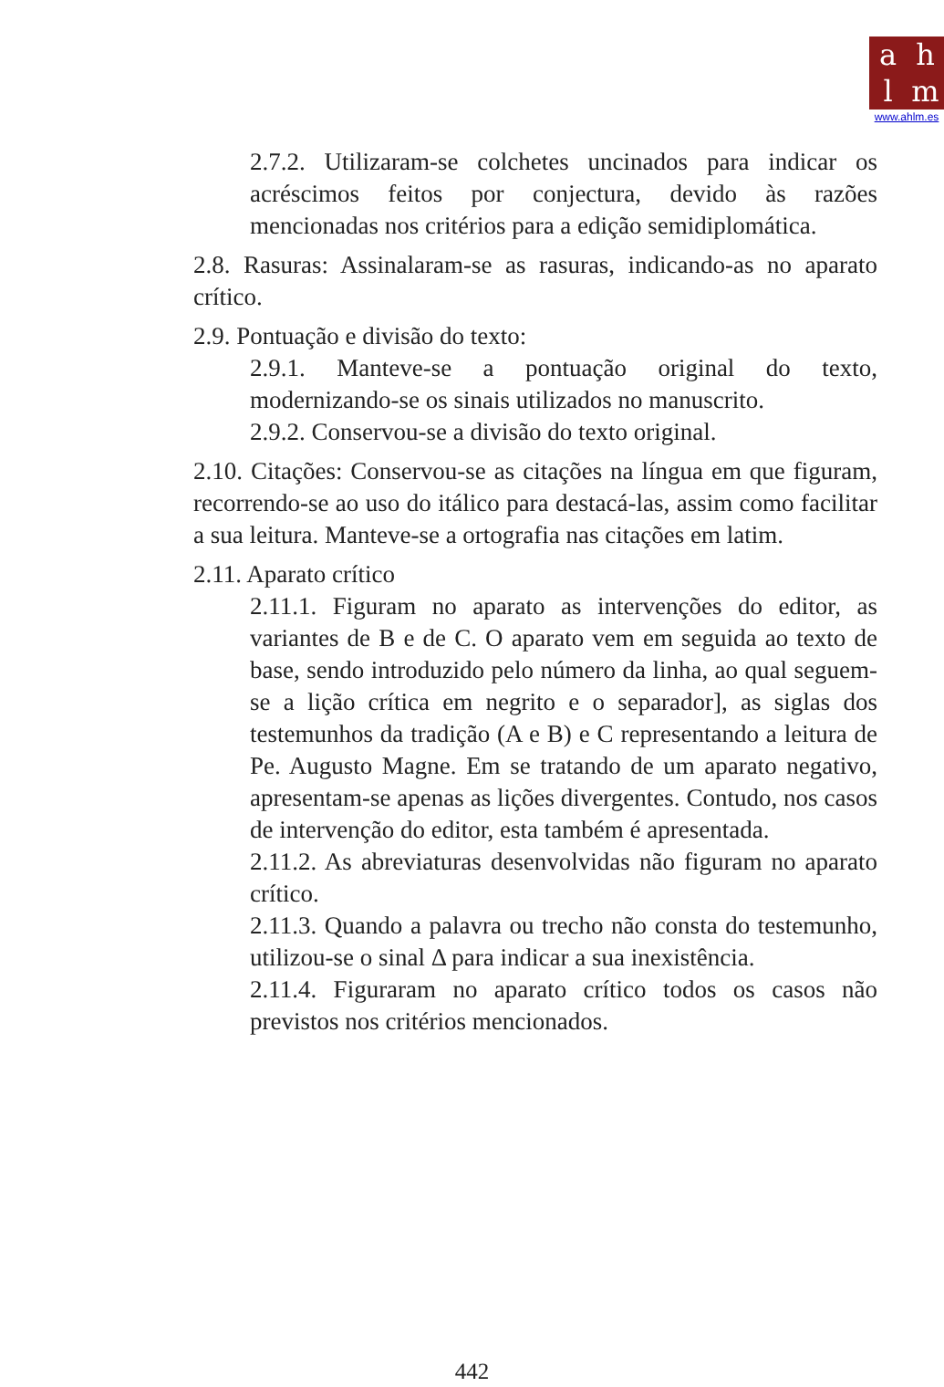ahlm
www.ahlm.es
2.7.2. Utilizaram-se colchetes uncinados para indicar os acréscimos feitos por conjectura, devido às razões mencionadas nos critérios para a edição semidiplomática.
2.8. Rasuras: Assinalaram-se as rasuras, indicando-as no aparato crítico.
2.9. Pontuação e divisão do texto:
2.9.1. Manteve-se a pontuação original do texto, modernizando-se os sinais utilizados no manuscrito.
2.9.2. Conservou-se a divisão do texto original.
2.10. Citações: Conservou-se as citações na língua em que figuram, recorrendo-se ao uso do itálico para destacá-las, assim como facilitar a sua leitura. Manteve-se a ortografia nas citações em latim.
2.11. Aparato crítico
2.11.1. Figuram no aparato as intervenções do editor, as variantes de B e de C. O aparato vem em seguida ao texto de base, sendo introduzido pelo número da linha, ao qual seguem-se a lição crítica em negrito e o separador], as siglas dos testemunhos da tradição (A e B) e C representando a leitura de Pe. Augusto Magne. Em se tratando de um aparato negativo, apresentam-se apenas as lições divergentes. Contudo, nos casos de intervenção do editor, esta também é apresentada.
2.11.2. As abreviaturas desenvolvidas não figuram no aparato crítico.
2.11.3. Quando a palavra ou trecho não consta do testemunho, utilizou-se o sinal Δ para indicar a sua inexistência.
2.11.4. Figuraram no aparato crítico todos os casos não previstos nos critérios mencionados.
442